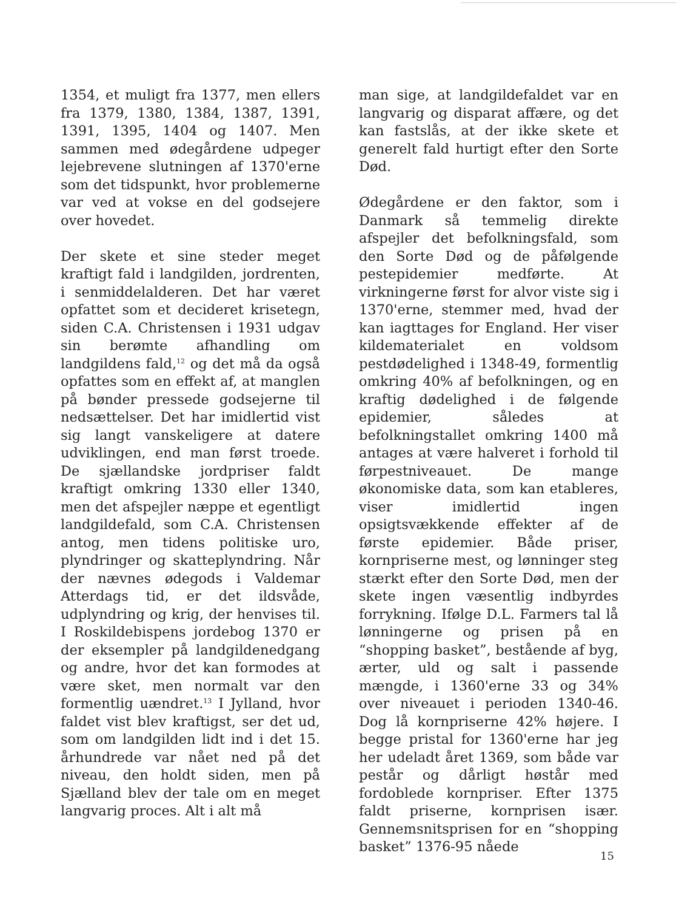1354, et muligt fra 1377, men ellers fra 1379, 1380, 1384, 1387, 1391, 1391, 1395, 1404 og 1407. Men sammen med ødegårdene udpeger lejebrevene slutningen af 1370'erne som det tidspunkt, hvor problemerne var ved at vokse en del godsejere over hovedet.
Der skete et sine steder meget kraftigt fald i landgilden, jordrenten, i senmiddelalderen. Det har været opfattet som et decideret krisetegn, siden C.A. Christensen i 1931 udgav sin berømte afhandling om landgildens fald,<sup>12</sup> og det må da også opfattes som en effekt af, at manglen på bønder pressede godsejerne til nedsættelser. Det har imidlertid vist sig langt vanskeligere at datere udviklingen, end man først troede. De sjællandske jordpriser faldt kraftigt omkring 1330 eller 1340, men det afspejler næppe et egentligt landgildefald, som C.A. Christensen antog, men tidens politiske uro, plyndringer og skatteplyndring. Når der nævnes ødegods i Valdemar Atterdags tid, er det ildsvåde, udplyndring og krig, der henvises til. I Roskildebispens jordebog 1370 er der eksempler på landgildenedgang og andre, hvor det kan formodes at være sket, men normalt var den formentlig uændret.<sup>13</sup> I Jylland, hvor faldet vist blev kraftigst, ser det ud, som om landgilden lidt ind i det 15. århundrede var nået ned på det niveau, den holdt siden, men på Sjælland blev der tale om en meget langvarig proces. Alt i alt må
man sige, at landgildefaldet var en langvarig og disparat affære, og det kan fastslås, at der ikke skete et generelt fald hurtigt efter den Sorte Død.
Ødegårdene er den faktor, som i Danmark så temmelig direkte afspejler det befolkningsfald, som den Sorte Død og de påfølgende pestepidemier medførte. At virkningerne først for alvor viste sig i 1370'erne, stemmer med, hvad der kan iagttages for England. Her viser kildematerialet en voldsom pestdødelighed i 1348-49, formentlig omkring 40% af befolkningen, og en kraftig dødelighed i de følgende epidemier, således at befolkningstallet omkring 1400 må antages at være halveret i forhold til førpestniveauet. De mange økonomiske data, som kan etableres, viser imidlertid ingen opsigtsvækkende effekter af de første epidemier. Både priser, kornpriserne mest, og lønninger steg stærkt efter den Sorte Død, men der skete ingen væsentlig indbyrdes forrykning. Ifølge D.L. Farmers tal lå lønningerne og prisen på en “shopping basket”, bestående af byg, ærter, uld og salt i passende mængde, i 1360'erne 33 og 34% over niveauet i perioden 1340-46. Dog lå kornpriserne 42% højere. I begge pristal for 1360'erne har jeg her udeladt året 1369, som både var pestår og dårligt høstår med fordoblede kornpriser. Efter 1375 faldt priserne, kornprisen især. Gennemsnitsprisen for en “shopping basket” 1376-95 nåede
15